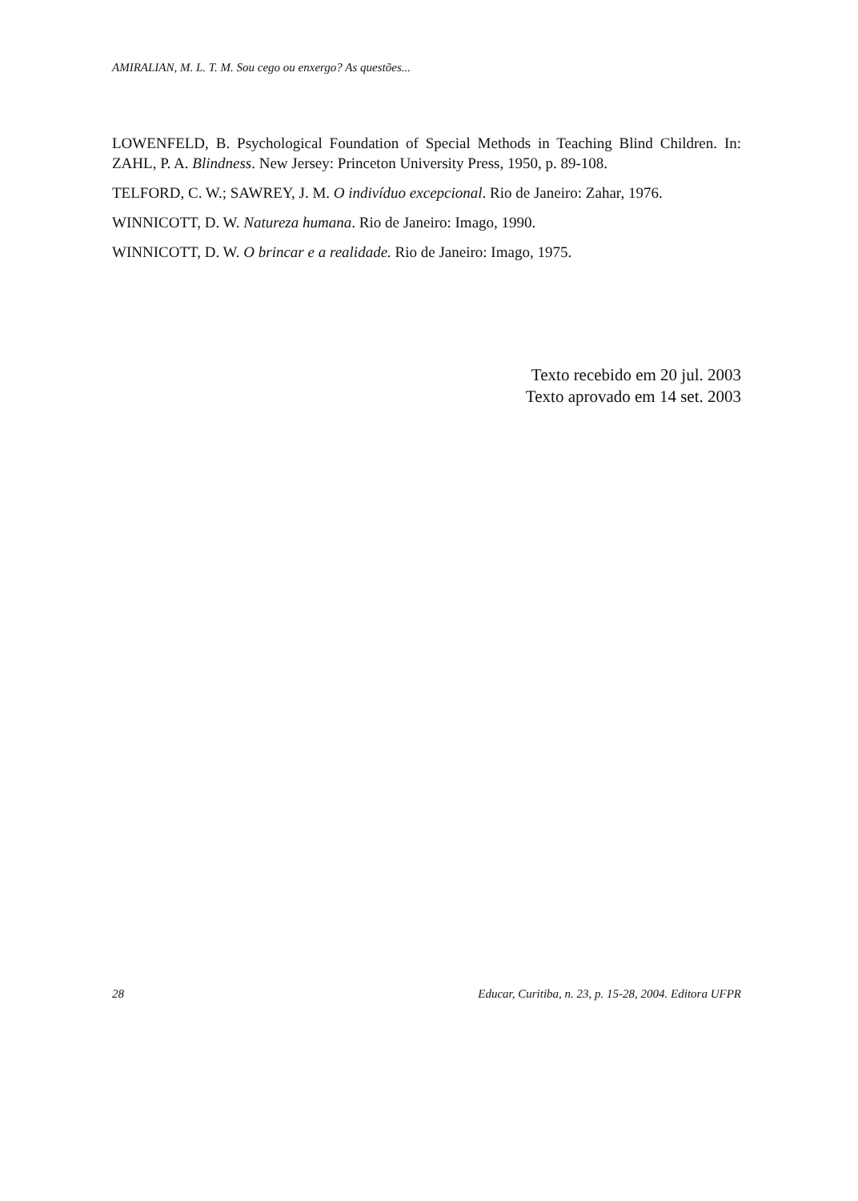AMIRALIAN, M. L. T. M. Sou cego ou enxergo? As questões...
LOWENFELD, B. Psychological Foundation of Special Methods in Teaching Blind Children. In: ZAHL, P. A. Blindness. New Jersey: Princeton University Press, 1950, p. 89-108.
TELFORD, C. W.; SAWREY, J. M. O indivíduo excepcional. Rio de Janeiro: Zahar, 1976.
WINNICOTT, D. W. Natureza humana. Rio de Janeiro: Imago, 1990.
WINNICOTT, D. W. O brincar e a realidade. Rio de Janeiro: Imago, 1975.
Texto recebido em 20 jul. 2003
Texto aprovado em 14 set. 2003
28 Educar, Curitiba, n. 23, p. 15-28, 2004. Editora UFPR